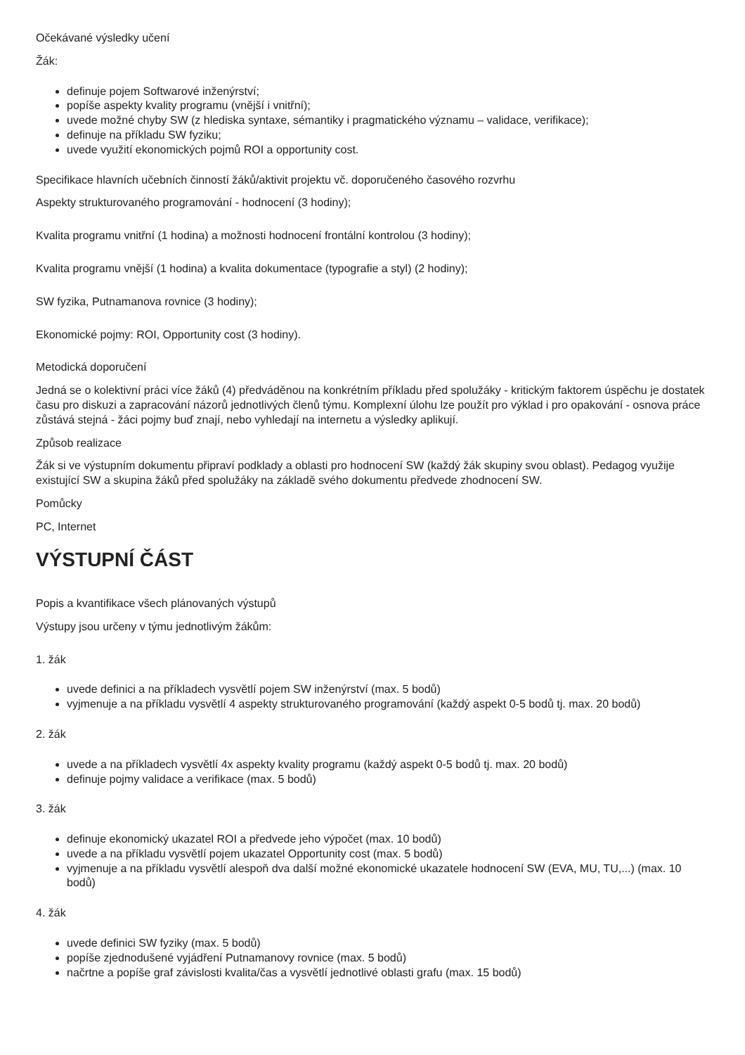Očekávané výsledky učení
Žák:
definuje pojem Softwarové inženýrství;
popíše aspekty kvality programu (vnější i vnitřní);
uvede možné chyby SW (z hlediska syntaxe, sémantiky i pragmatického významu – validace, verifikace);
definuje na příkladu SW fyziku;
uvede využití ekonomických pojmů ROI a opportunity cost.
Specifikace hlavních učebních činností žáků/aktivit projektu vč. doporučeného časového rozvrhu
Aspekty strukturovaného programování - hodnocení (3 hodiny);
Kvalita programu vnitřní (1 hodina) a možnosti hodnocení frontální kontrolou (3 hodiny);
Kvalita programu vnější (1 hodina) a kvalita dokumentace (typografie a styl) (2 hodiny);
SW fyzika, Putnamanova rovnice (3 hodiny);
Ekonomické pojmy: ROI, Opportunity cost (3 hodiny).
Metodická doporučení
Jedná se o kolektivní práci více žáků (4) předváděnou na konkrétním příkladu před spolužáky - kritickým faktorem úspěchu je dostatek času pro diskuzi a zapracování názorů jednotlivých členů týmu. Komplexní úlohu lze použít pro výklad i pro opakování - osnova práce zůstává stejná - žáci pojmy buď znají, nebo vyhledají na internetu a výsledky aplikují.
Způsob realizace
Žák si ve výstupním dokumentu připraví podklady a oblasti pro hodnocení SW (každý žák skupiny svou oblast). Pedagog využije existující SW a skupina žáků před spolužáky na základě svého dokumentu předvede zhodnocení SW.
Pomůcky
PC, Internet
VÝSTUPNÍ ČÁST
Popis a kvantifikace všech plánovaných výstupů
Výstupy jsou určeny v týmu jednotlivým žákům:
1. žák
uvede definici a na příkladech vysvětlí pojem SW inženýrství (max. 5 bodů)
vyjmenuje a na příkladu vysvětlí 4 aspekty strukturovaného programování (každý aspekt 0-5 bodů tj. max. 20 bodů)
2. žák
uvede a na příkladech vysvětlí 4x aspekty kvality programu (každý aspekt 0-5 bodů tj. max. 20 bodů)
definuje pojmy validace a verifikace (max. 5 bodů)
3. žák
definuje ekonomický ukazatel ROI a předvede jeho výpočet (max. 10 bodů)
uvede a na příkladu vysvětlí pojem ukazatel Opportunity cost (max. 5 bodů)
vyjmenuje a na příkladu vysvětlí alespoň dva další možné ekonomické ukazatele hodnocení SW (EVA, MU, TU,...) (max. 10 bodů)
4. žák
uvede definici SW fyziky (max. 5 bodů)
popíše zjednodušené vyjádření Putnamanovy rovnice (max. 5 bodů)
načrtne a popíše graf závislosti kvalita/čas a vysvětlí jednotlivé oblasti grafu (max. 15 bodů)